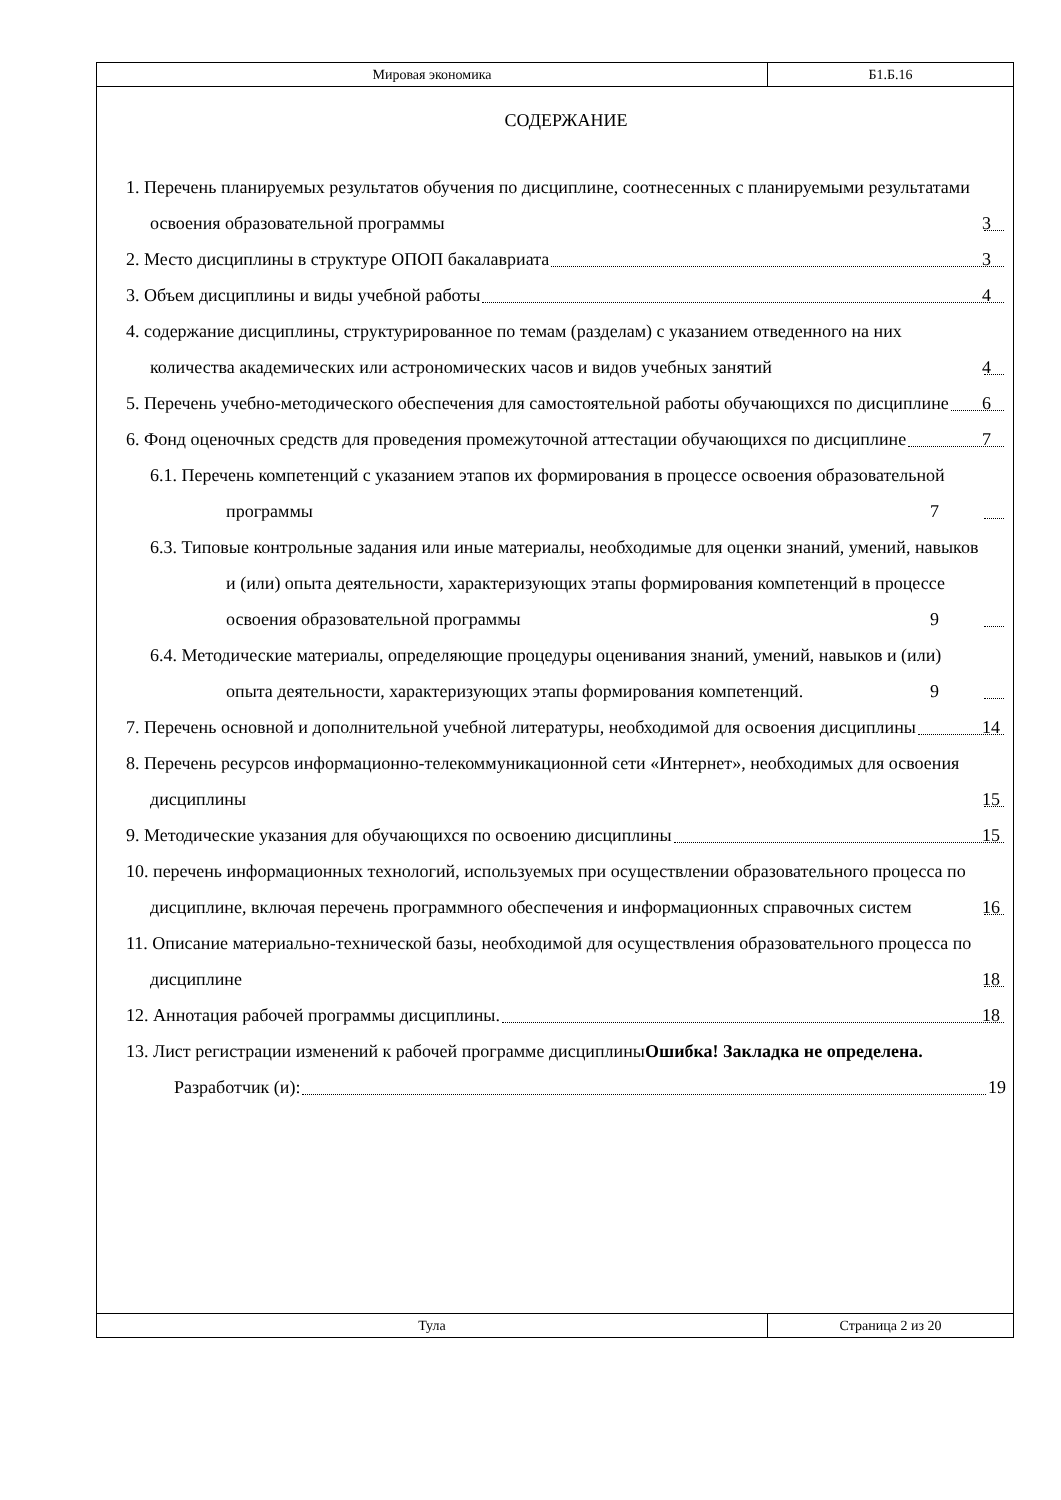| Мировая экономика | Б1.Б.16 |
СОДЕРЖАНИЕ
1. Перечень планируемых результатов обучения по дисциплине, соотнесенных с планируемыми результатами освоения образовательной программы 3
2. Место дисциплины в структуре ОПОП бакалавриата 3
3. Объем дисциплины и виды учебной работы 4
4. содержание дисциплины, структурированное по темам (разделам) с указанием отведенного на них количества академических или астрономических часов и видов учебных занятий 4
5. Перечень учебно-методического обеспечения для самостоятельной работы обучающихся по дисциплине 6
6. Фонд оценочных средств для проведения промежуточной аттестации обучающихся по дисциплине 7
6.1. Перечень компетенций с указанием этапов их формирования в процессе освоения образовательной программы 7
6.3. Типовые контрольные задания или иные материалы, необходимые для оценки знаний, умений, навыков и (или) опыта деятельности, характеризующих этапы формирования компетенций в процессе освоения образовательной программы 9
6.4. Методические материалы, определяющие процедуры оценивания знаний, умений, навыков и (или) опыта деятельности, характеризующих этапы формирования компетенций. 9
7. Перечень основной и дополнительной учебной литературы, необходимой для освоения дисциплины 14
8. Перечень ресурсов информационно-телекоммуникационной сети «Интернет», необходимых для освоения дисциплины 15
9. Методические указания для обучающихся по освоению дисциплины 15
10. перечень информационных технологий, используемых при осуществлении образовательного процесса по дисциплине, включая перечень программного обеспечения и информационных справочных систем 16
11. Описание материально-технической базы, необходимой для осуществления образовательного процесса по дисциплине 18
12. Аннотация рабочей программы дисциплины. 18
13. Лист регистрации изменений к рабочей программе дисциплиныОшибка! Закладка не определена.
Разработчик (и): 19
| Тула | Страница 2 из 20 |